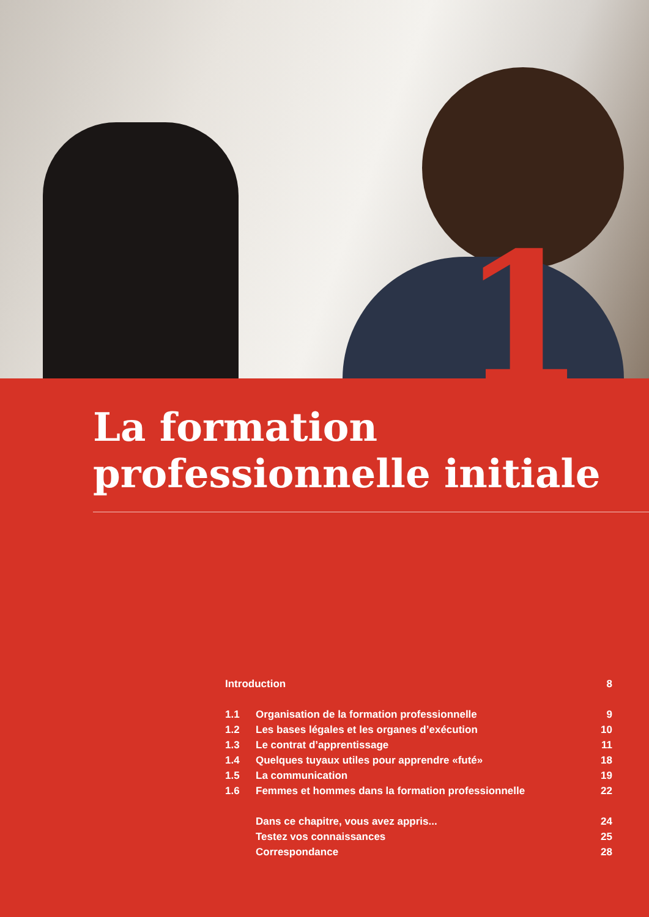1
La formation
professionnelle initiale
Introduction 8
1.1 Organisation de la formation professionnelle 9
1.2 Les bases légales et les organes d’exécution 10
1.3 Le contrat d’apprentissage 11
1.4 Quelques tuyaux utiles pour apprendre «futé» 18
1.5 La communication 19
1.6 Femmes et hommes dans la formation professionnelle 22
Dans ce chapitre, vous avez appris... 24
Testez vos connaissances 25
Correspondance 28